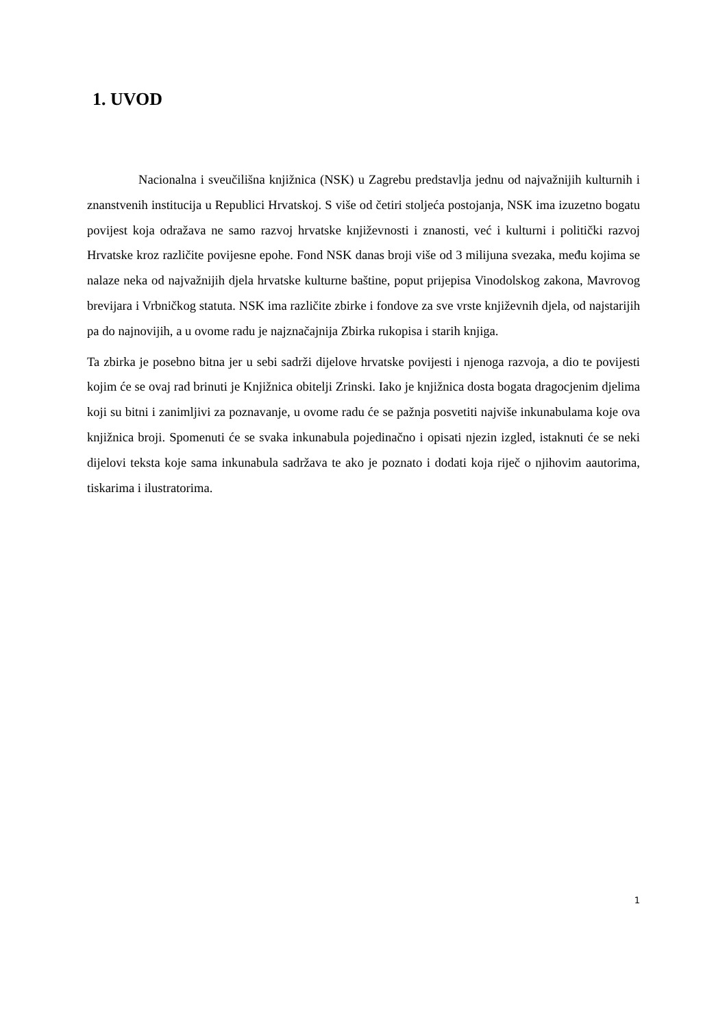1. UVOD
Nacionalna i sveučilišna knjižnica (NSK) u Zagrebu predstavlja jednu od najvažnijih kulturnih i znanstvenih institucija u Republici Hrvatskoj. S više od četiri stoljeća postojanja, NSK ima izuzetno bogatu povijest koja odražava ne samo razvoj hrvatske književnosti i znanosti, već i kulturni i politički razvoj Hrvatske kroz različite povijesne epohe. Fond NSK danas broji više od 3 milijuna svezaka, među kojima se nalaze neka od najvažnijih djela hrvatske kulturne baštine, poput prijepisa Vinodolskog zakona, Mavrovog brevijara i Vrbničkog statuta. NSK ima različite zbirke i fondove za sve vrste književnih djela, od najstarijih pa do najnovijih, a u ovome radu je najznačajnija Zbirka rukopisa i starih knjiga.
Ta zbirka je posebno bitna jer u sebi sadrži dijelove hrvatske povijesti i njenoga razvoja, a dio te povijesti kojim će se ovaj rad brinuti je Knjižnica obitelji Zrinski. Iako je knjižnica dosta bogata dragocjenim djelima koji su bitni i zanimljivi za poznavanje, u ovome radu će se pažnja posvetiti najviše inkunabulama koje ova knjižnica broji. Spomenuti će se svaka inkunabula pojedinačno i opisati njezin izgled, istaknuti će se neki dijelovi teksta koje sama inkunabula sadržava te ako je poznato i dodati koja riječ o njihovim aautorima, tiskarima i ilustratorima.
1